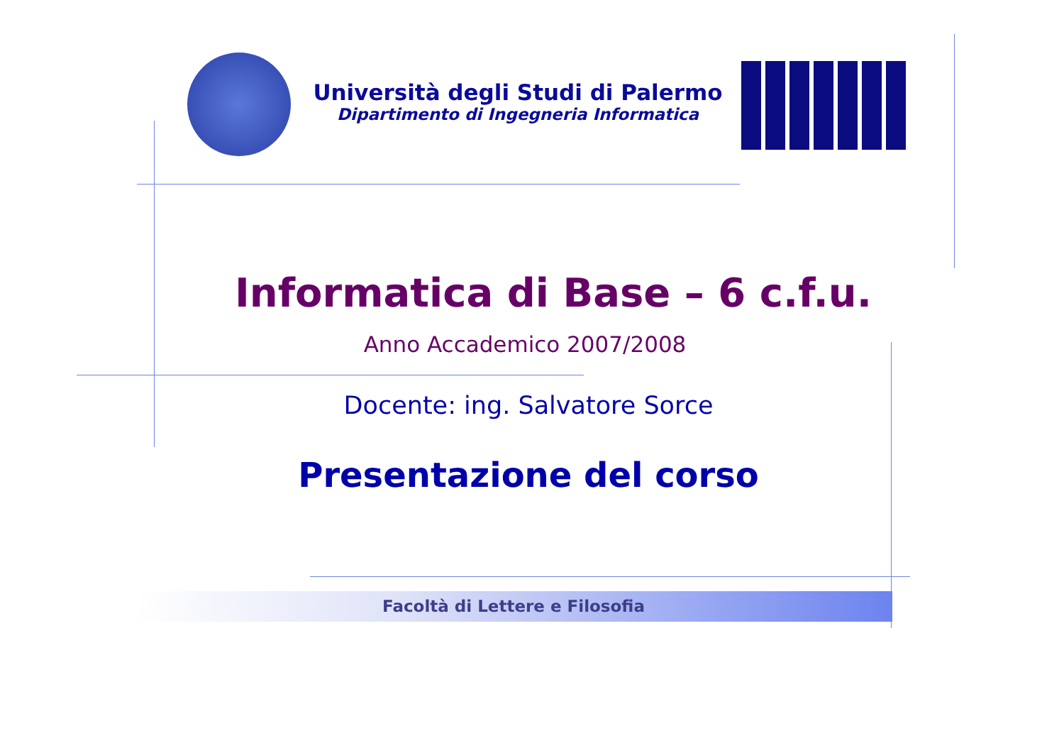Università degli Studi di Palermo
Dipartimento di Ingegneria Informatica
Informatica di Base – 6 c.f.u.
Anno Accademico 2007/2008
Docente: ing. Salvatore Sorce
Presentazione del corso
Facoltà di Lettere e Filosofia